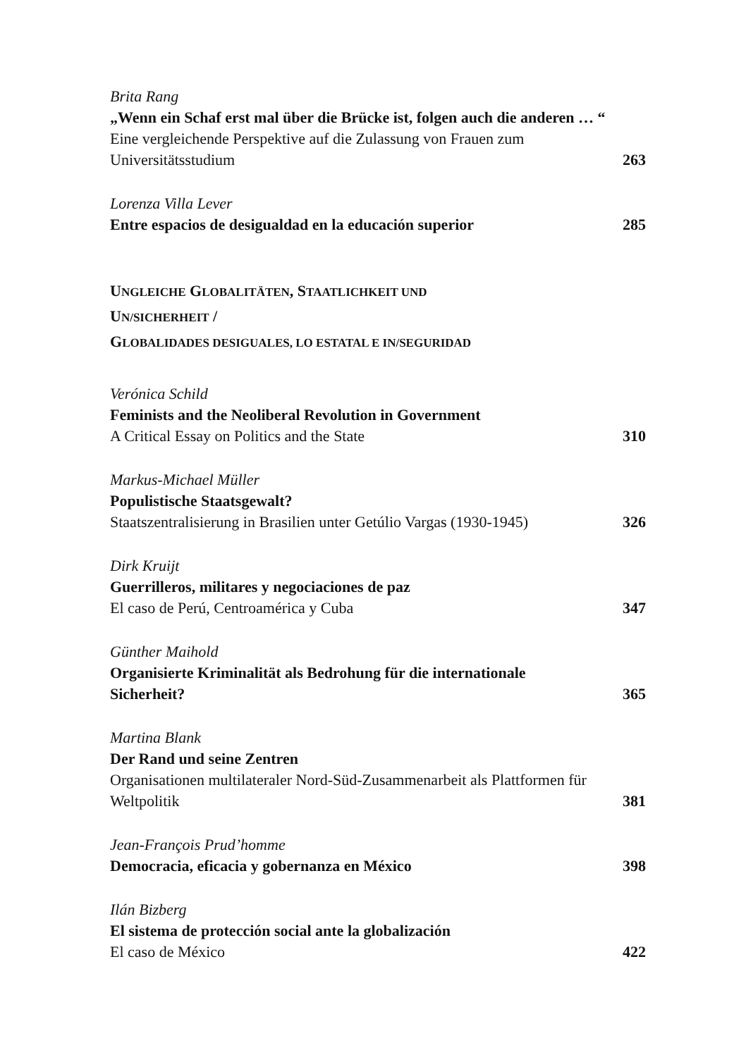Brita Rang
„Wenn ein Schaf erst mal über die Brücke ist, folgen auch die anderen … “
Eine vergleichende Perspektive auf die Zulassung von Frauen zum Universitätsstudium
263
Lorenza Villa Lever
Entre espacios de desigualdad en la educación superior
285
UNGLEICHE GLOBALITÄTEN, STAATLICHKEIT UND
UN/SICHERHEIT /
GLOBALIDADES DESIGUALES, LO ESTATAL E IN/SEGURIDAD
Verónica Schild
Feminists and the Neoliberal Revolution in Government
A Critical Essay on Politics and the State
310
Markus-Michael Müller
Populistische Staatsgewalt?
Staatszentralisierung in Brasilien unter Getúlio Vargas (1930-1945)
326
Dirk Kruijt
Guerrilleros, militares y negociaciones de paz
El caso de Perú, Centroamérica y Cuba
347
Günther Maihold
Organisierte Kriminalität als Bedrohung für die internationale Sicherheit?
365
Martina Blank
Der Rand und seine Zentren
Organisationen multilateraler Nord-Süd-Zusammenarbeit als Plattformen für Weltpolitik
381
Jean-François Prud’homme
Democracia, eficacia y gobernanza en México
398
Ilán Bizberg
El sistema de protección social ante la globalización
El caso de México
422